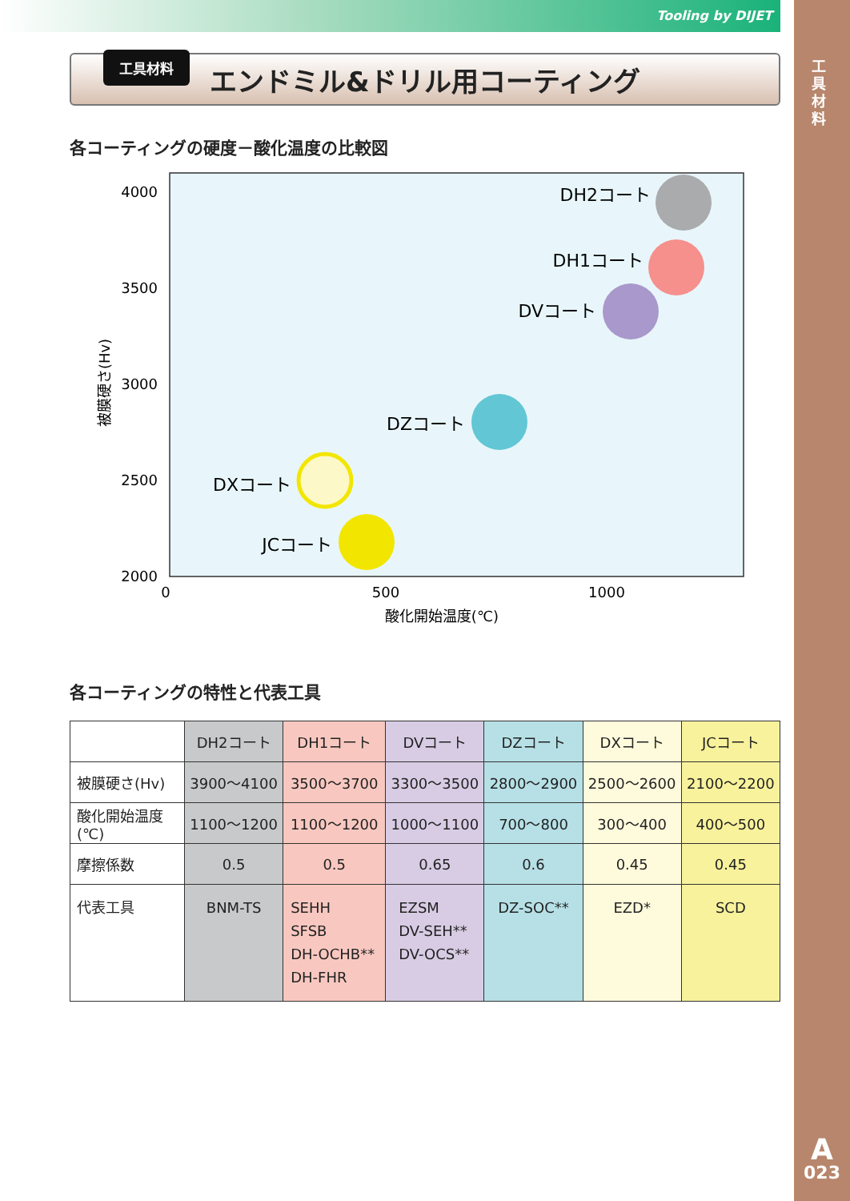Tooling by DIJET
工 具 材 料
A
023
工具材料
エンドミル&ドリル用コーティング
各コーティングの硬度－酸化温度の比較図
4000
3500
3000
2500
2000
0
500
1000
酸化開始温度(℃)
被膜硬さ(Hv)
DH2コート
DH1コート
DVコート
DZコート
DXコート
JCコート
各コーティングの特性と代表工具
| | DH2コート | DH1コート | DVコート | DZコート | DXコート | JCコート |
| --- | --- | --- | --- | --- | --- | --- |
| 被膜硬さ(Hv) | 3900～4100 | 3500～3700 | 3300～3500 | 2800～2900 | 2500～2600 | 2100～2200 |
| 酸化開始温度(℃) | 1100～1200 | 1100～1200 | 1000～1100 | 700～800 | 300～400 | 400～500 |
| 摩擦係数 | 0.5 | 0.5 | 0.65 | 0.6 | 0.45 | 0.45 |
| 代表工具 | BNM-TS | SEHH SFSB DH-OCHB** DH-FHR | EZSM DV-SEH** DV-OCS** | DZ-SOC** | EZD* | SCD |